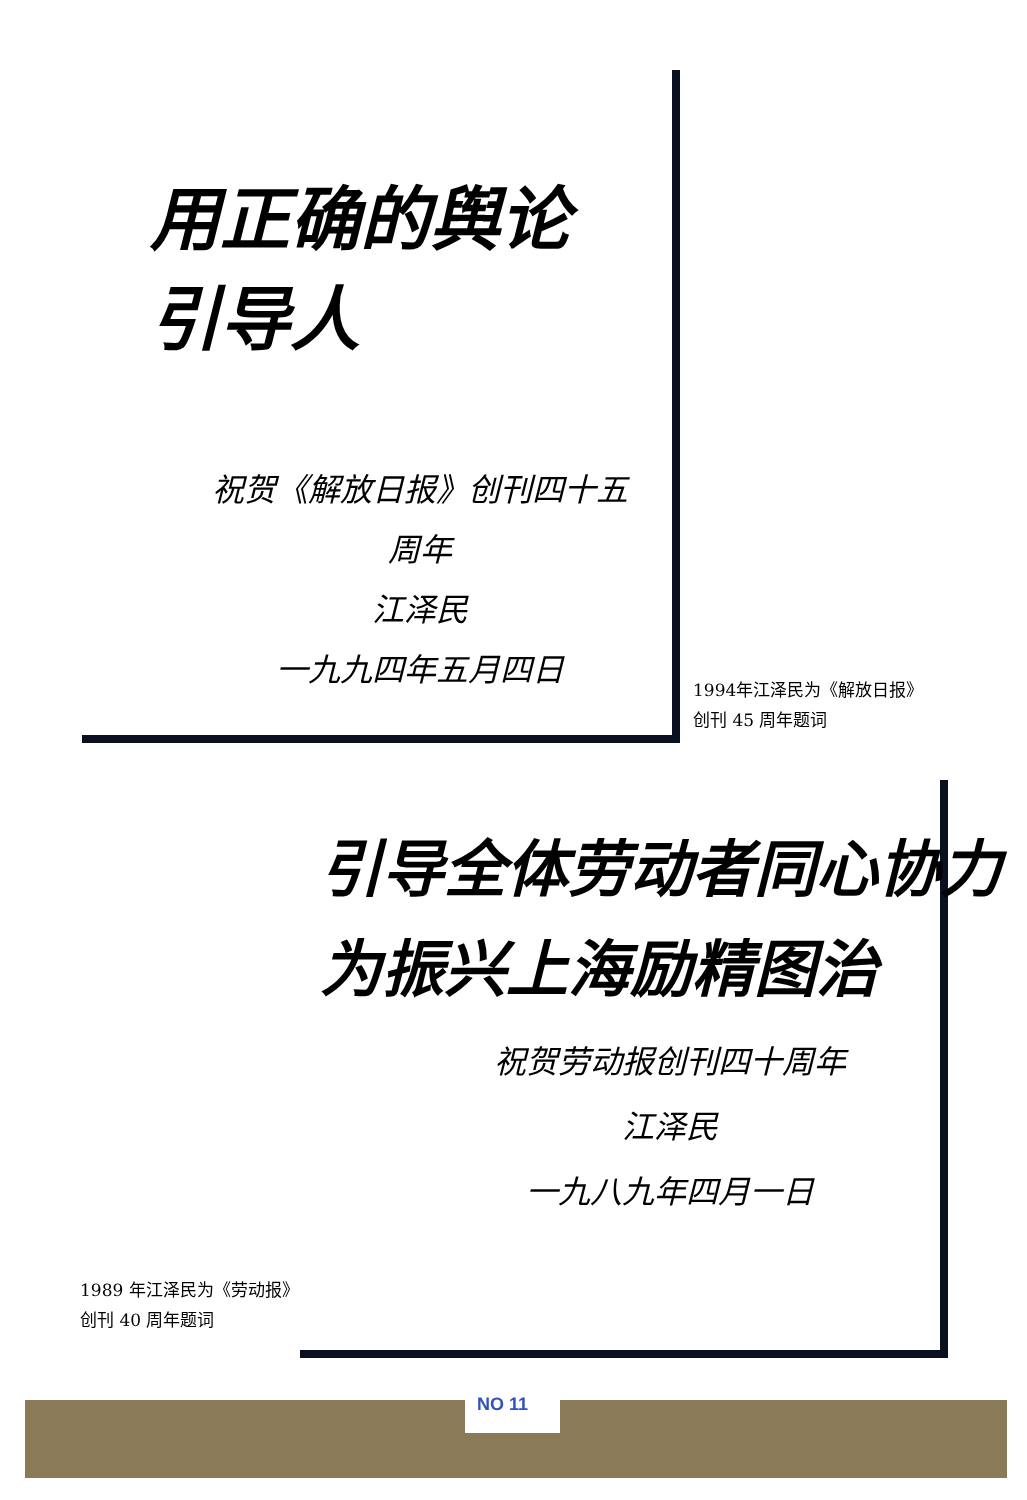用正确的舆论
引导人
祝贺《解放日报》创刊四十五周年
江泽民
一九九四年五月四日
1994年江泽民为《解放日报》
创刊 45 周年题词
引导全体劳动者同心协力
为振兴上海励精图治
祝贺劳动报创刊四十周年
江泽民
一九八九年四月一日
1989 年江泽民为《劳动报》
创刊 40 周年题词
NO 11